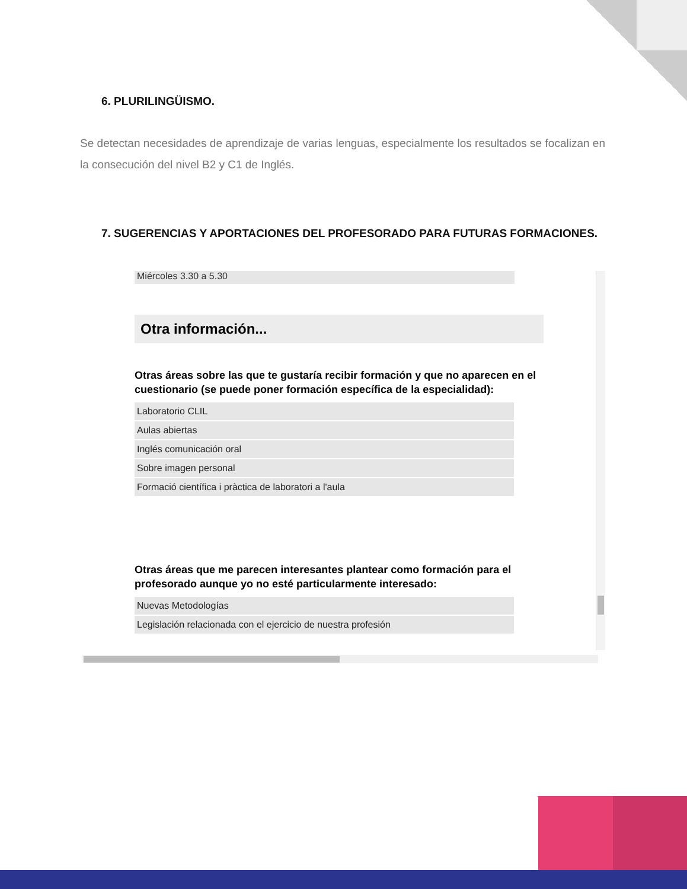6. PLURILINGÜISMO.
Se detectan necesidades de aprendizaje de varias lenguas, especialmente los resultados se focalizan en la consecución del nivel B2 y C1 de Inglés.
7. SUGERENCIAS Y APORTACIONES DEL PROFESORADO PARA FUTURAS FORMACIONES.
Miércoles 3.30 a 5.30
Otra información...
Otras áreas sobre las que te gustaría recibir formación y que no aparecen en el cuestionario (se puede poner formación específica de la especialidad):
Laboratorio CLIL
Aulas abiertas
Inglés comunicación oral
Sobre imagen personal
Formació científica i pràctica de laboratori a l'aula
Otras áreas que me parecen interesantes plantear como formación para el profesorado aunque yo no esté particularmente interesado:
Nuevas Metodologías
Legislación relacionada con el ejercicio de nuestra profesión